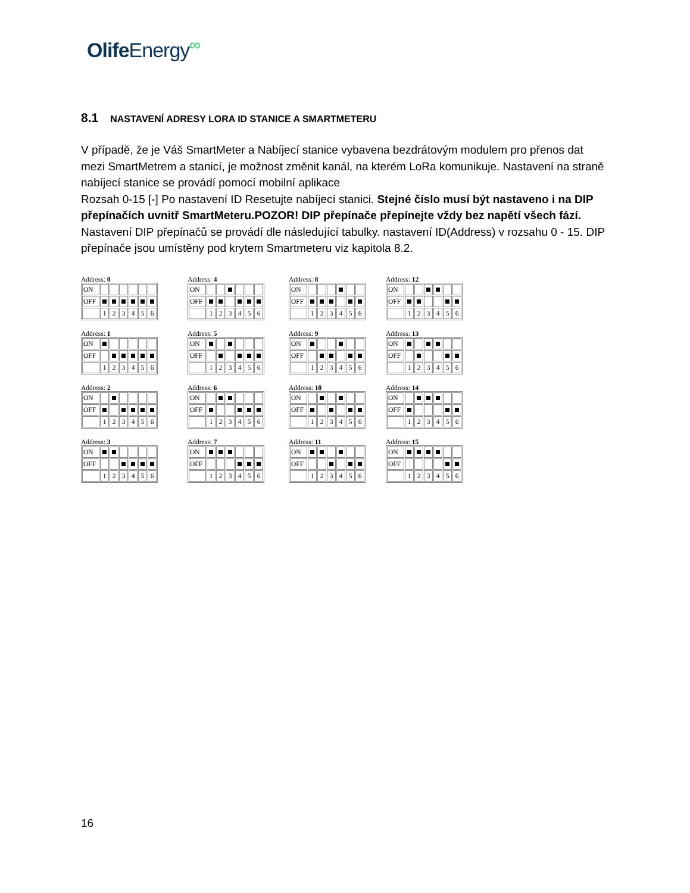Olife Energy<sup>∞</sup>
8.1 NASTAVENÍ ADRESY LORA ID STANICE A SMARTMETERU
V případě, že je Váš SmartMeter a Nabíjecí stanice vybavena bezdrátovým modulem pro přenos dat mezi SmartMetrem a stanicí, je možnost změnit kanál, na kterém LoRa komunikuje. Nastavení na straně nabíjecí stanice se provádí pomocí mobilní aplikace
Rozsah 0-15 [-] Po nastavení ID Resetujte nabíjecí stanici. Stejné číslo musí být nastaveno i na DIP přepínačích uvnitř SmartMeteru.POZOR! DIP přepínače přepínejte vždy bez napětí všech fází.
Nastavení DIP přepínačů se provádí dle následující tabulky. nastavení ID(Address) v rozsahu 0 - 15. DIP přepínače jsou umístěny pod krytem Smartmeteru viz kapitola 8.2.
Address: 0
| ON | | | | | | |
| OFF | | | | | | |
| | 1 | 2 | 3 | 4 | 5 | 6 |
Address: 4
| ON | | | | | | |
| OFF | | | | | | |
| | 1 | 2 | 3 | 4 | 5 | 6 |
Address: 8
| ON | | | | | | |
| OFF | | | | | | |
| | 1 | 2 | 3 | 4 | 5 | 6 |
Address: 12
| ON | | | | | | |
| OFF | | | | | | |
| | 1 | 2 | 3 | 4 | 5 | 6 |
Address: 1
| ON | | | | | | |
| OFF | | | | | | |
| | 1 | 2 | 3 | 4 | 5 | 6 |
Address: 5
| ON | | | | | | |
| OFF | | | | | | |
| | 1 | 2 | 3 | 4 | 5 | 6 |
Address: 9
| ON | | | | | | |
| OFF | | | | | | |
| | 1 | 2 | 3 | 4 | 5 | 6 |
Address: 13
| ON | | | | | | |
| OFF | | | | | | |
| | 1 | 2 | 3 | 4 | 5 | 6 |
Address: 2
| ON | | | | | | |
| OFF | | | | | | |
| | 1 | 2 | 3 | 4 | 5 | 6 |
Address: 6
| ON | | | | | | |
| OFF | | | | | | |
| | 1 | 2 | 3 | 4 | 5 | 6 |
Address: 10
| ON | | | | | | |
| OFF | | | | | | |
| | 1 | 2 | 3 | 4 | 5 | 6 |
Address: 14
| ON | | | | | | |
| OFF | | | | | | |
| | 1 | 2 | 3 | 4 | 5 | 6 |
Address: 3
| ON | | | | | | |
| OFF | | | | | | |
| | 1 | 2 | 3 | 4 | 5 | 6 |
Address: 7
| ON | | | | | | |
| OFF | | | | | | |
| | 1 | 2 | 3 | 4 | 5 | 6 |
Address: 11
| ON | | | | | | |
| OFF | | | | | | |
| | 1 | 2 | 3 | 4 | 5 | 6 |
Address: 15
| ON | | | | | | |
| OFF | | | | | | |
| | 1 | 2 | 3 | 4 | 5 | 6 |
16